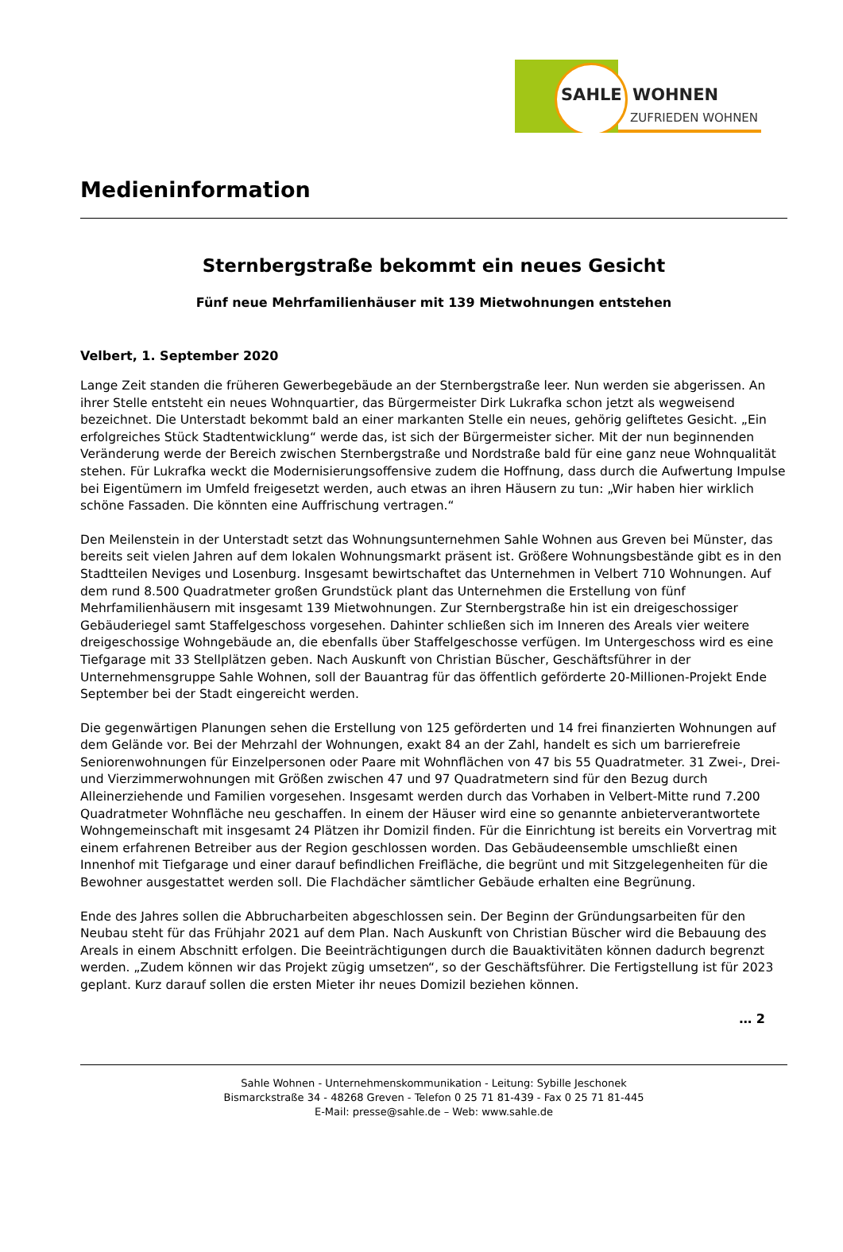SAHLE WOHNEN
ZUFRIEDEN WOHNEN
Medieninformation
Sternbergstraße bekommt ein neues Gesicht
Fünf neue Mehrfamilienhäuser mit 139 Mietwohnungen entstehen
Velbert, 1. September 2020
Lange Zeit standen die früheren Gewerbegebäude an der Sternbergstraße leer. Nun werden sie abgerissen. An ihrer Stelle entsteht ein neues Wohnquartier, das Bürgermeister Dirk Lukrafka schon jetzt als wegweisend bezeichnet. Die Unterstadt bekommt bald an einer markanten Stelle ein neues, gehörig geliftetes Gesicht. „Ein erfolgreiches Stück Stadtentwicklung“ werde das, ist sich der Bürgermeister sicher. Mit der nun beginnenden Veränderung werde der Bereich zwischen Sternbergstraße und Nordstraße bald für eine ganz neue Wohnqualität stehen. Für Lukrafka weckt die Modernisierungsoffensive zudem die Hoffnung, dass durch die Aufwertung Impulse bei Eigentümern im Umfeld freigesetzt werden, auch etwas an ihren Häusern zu tun: „Wir haben hier wirklich schöne Fassaden. Die könnten eine Auffrischung vertragen.“
Den Meilenstein in der Unterstadt setzt das Wohnungsunternehmen Sahle Wohnen aus Greven bei Münster, das bereits seit vielen Jahren auf dem lokalen Wohnungsmarkt präsent ist. Größere Wohnungsbestände gibt es in den Stadtteilen Neviges und Losenburg. Insgesamt bewirtschaftet das Unternehmen in Velbert 710 Wohnungen. Auf dem rund 8.500 Quadratmeter großen Grundstück plant das Unternehmen die Erstellung von fünf Mehrfamilienhäusern mit insgesamt 139 Mietwohnungen. Zur Sternbergstraße hin ist ein dreigeschossiger Gebäuderiegel samt Staffelgeschoss vorgesehen. Dahinter schließen sich im Inneren des Areals vier weitere dreigeschossige Wohngebäude an, die ebenfalls über Staffelgeschosse verfügen. Im Untergeschoss wird es eine Tiefgarage mit 33 Stellplätzen geben. Nach Auskunft von Christian Büscher, Geschäftsführer in der Unternehmensgruppe Sahle Wohnen, soll der Bauantrag für das öffentlich geförderte 20-Millionen-Projekt Ende September bei der Stadt eingereicht werden.
Die gegenwärtigen Planungen sehen die Erstellung von 125 geförderten und 14 frei finanzierten Wohnungen auf dem Gelände vor. Bei der Mehrzahl der Wohnungen, exakt 84 an der Zahl, handelt es sich um barrierefreie Seniorenwohnungen für Einzelpersonen oder Paare mit Wohnflächen von 47 bis 55 Quadratmeter. 31 Zwei-, Drei- und Vierzimmerwohnungen mit Größen zwischen 47 und 97 Quadratmetern sind für den Bezug durch Alleinerziehende und Familien vorgesehen. Insgesamt werden durch das Vorhaben in Velbert-Mitte rund 7.200 Quadratmeter Wohnfläche neu geschaffen. In einem der Häuser wird eine so genannte anbieterverantwortete Wohngemeinschaft mit insgesamt 24 Plätzen ihr Domizil finden. Für die Einrichtung ist bereits ein Vorvertrag mit einem erfahrenen Betreiber aus der Region geschlossen worden. Das Gebäudeensemble umschließt einen Innenhof mit Tiefgarage und einer darauf befindlichen Freifläche, die begrünt und mit Sitzgelegenheiten für die Bewohner ausgestattet werden soll. Die Flachdächer sämtlicher Gebäude erhalten eine Begrünung.
Ende des Jahres sollen die Abbrucharbeiten abgeschlossen sein. Der Beginn der Gründungsarbeiten für den Neubau steht für das Frühjahr 2021 auf dem Plan. Nach Auskunft von Christian Büscher wird die Bebauung des Areals in einem Abschnitt erfolgen. Die Beeinträchtigungen durch die Bauaktivitäten können dadurch begrenzt werden. „Zudem können wir das Projekt zügig umsetzen“, so der Geschäftsführer. Die Fertigstellung ist für 2023 geplant. Kurz darauf sollen die ersten Mieter ihr neues Domizil beziehen können.
… 2
Sahle Wohnen - Unternehmenskommunikation - Leitung: Sybille Jeschonek
Bismarckstraße 34 - 48268 Greven - Telefon 0 25 71 81-439 - Fax 0 25 71 81-445
E-Mail: presse@sahle.de – Web: www.sahle.de